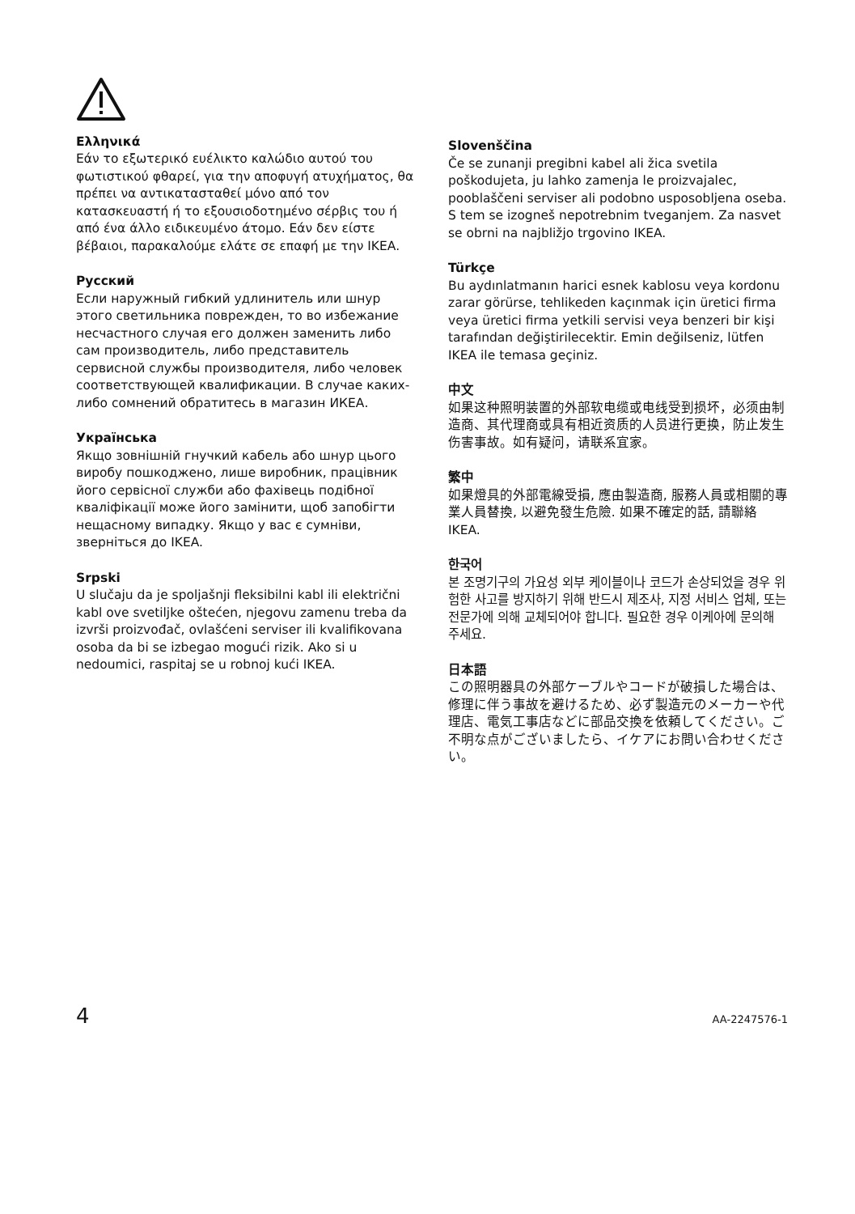Ελληνικά
Εάν το εξωτερικό ευέλικτο καλώδιο αυτού του φωτιστικού φθαρεί, για την αποφυγή ατυχήματος, θα πρέπει να αντικατασταθεί μόνο από τον κατασκευαστή ή το εξουσιοδοτημένο σέρβις του ή από ένα άλλο ειδικευμένο άτομο. Εάν δεν είστε βέβαιοι, παρακαλούμε ελάτε σε επαφή με την IKEA.
Русский
Если наружный гибкий удлинитель или шнур этого светильника поврежден, то во избежание несчастного случая его должен заменить либо сам производитель, либо представитель сервисной службы производителя, либо человек соответствующей квалификации. В случае каких-либо сомнений обратитесь в магазин ИКЕА.
Українська
Якщо зовнішній гнучкий кабель або шнур цього виробу пошкоджено, лише виробник, працівник його сервісної служби або фахівець подібної кваліфікації може його замінити, щоб запобігти нещасному випадку. Якщо у вас є сумніви, зверніться до IKEA.
Srpski
U slučaju da je spoljašnji fleksibilni kabl ili električni kabl ove svetiljke oštećen, njegovu zamenu treba da izvrši proizvođač, ovlašćeni serviser ili kvalifikovana osoba da bi se izbegao mogući rizik. Ako si u nedoumici, raspitaj se u robnoj kući IKEA.
Slovenščina
Če se zunanji pregibni kabel ali žica svetila poškodujeta, ju lahko zamenja le proizvajalec, pooblaščeni serviser ali podobno usposobljena oseba. S tem se izogneš nepotrebnim tveganjem. Za nasvet se obrni na najbližjo trgovino IKEA.
Türkçe
Bu aydınlatmanın harici esnek kablosu veya kordonu zarar görürse, tehlikeden kaçınmak için üretici firma veya üretici firma yetkili servisi veya benzeri bir kişi tarafından değiştirilecektir. Emin değilseniz, lütfen IKEA ile temasa geçiniz.
中文
如果这种照明装置的外部软电缆或电线受到损坏，必须由制造商、其代理商或具有相近资质的人员进行更换，防止发生伤害事故。如有疑问，请联系宜家。
繁中
如果燈具的外部電線受損, 應由製造商, 服務人員或相關的專業人員替換, 以避免發生危險. 如果不確定的話, 請聯絡IKEA.
한국어
본 조명기구의 가요성 외부 케이블이나 코드가 손상되었을 경우 위험한 사고를 방지하기 위해 반드시 제조사, 지정 서비스 업체, 또는 전문가에 의해 교체되어야 합니다. 필요한 경우 이케아에 문의해 주세요.
日本語
この照明器具の外部ケーブルやコードが破損した場合は、修理に伴う事故を避けるため、必ず製造元のメーカーや代理店、電気工事店などに部品交換を依頼してください。ご不明な点がございましたら、イケアにお問い合わせください。
4 AA-2247576-1